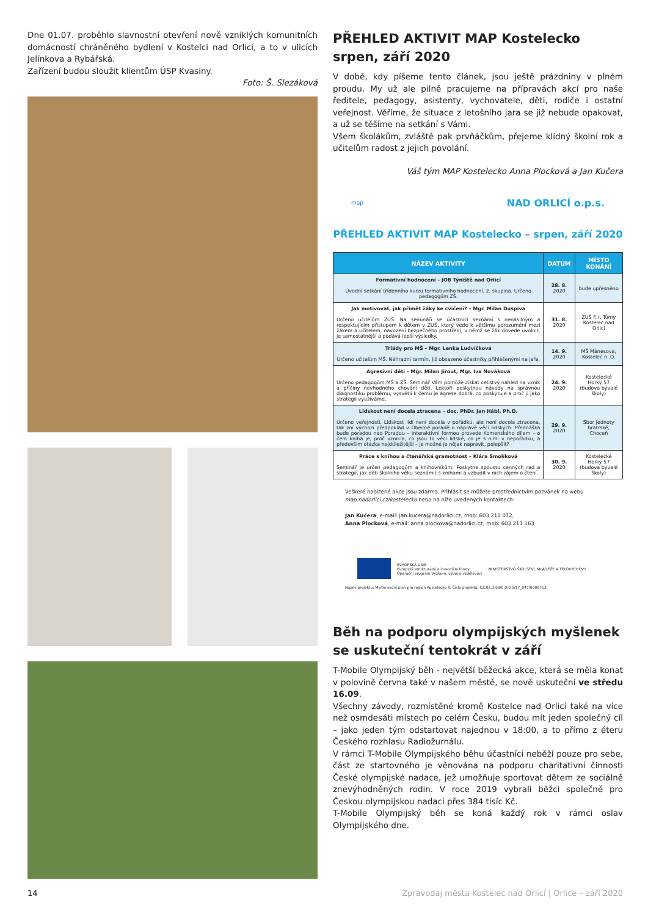Dne 01.07. proběhlo slavnostní otevření nově vzniklých komunitních domácností chráněného bydlení v Kostelci nad Orlicí, a to v ulicích Jelínkova a Rybářská.
Zařízení budou sloužit klientům ÚSP Kvasiny.
Foto: Š. Slezáková
PŘEHLED AKTIVIT MAP Kostelecko srpen, září 2020
V době, kdy píšeme tento článek, jsou ještě prázdniny v plném proudu. My už ale pilně pracujeme na přípravách akcí pro naše ředitele, pedagogy, asistenty, vychovatele, děti, rodiče i ostatní veřejnost. Věříme, že situace z letošního jara se již nebude opakovat, a už se těšíme na setkání s Vámi.
Všem školákům, zvláště pak prvňáčkům, přejeme klidný školní rok a učitelům radost z jejich povolání.
Váš tým MAP Kostelecko Anna Plocková a Jan Kučera
map NAD ORLICÍ o.p.s.
PŘEHLED AKTIVIT MAP Kostelecko – srpen, září 2020
| NÁZEV AKTIVITY | DATUM | MÍSTO KONÁNÍ |
| --- | --- | --- |
| Formativní hodnocení – JOB Týniště nad Orlicí Úvodní setkání třídenního kurzu formativního hodnocení. 2. skupina. Určeno pedagogům ZŠ. | 28. 8. 2020 | bude upřesněno |
| Jak motivovat, jak přimět žáky ke cvičení? – Mgr. Milan Duspiva Určeno učitelům ZUŠ. Na semináři se účastníci seznámí s nenásilným a respektujícím přístupem k dětem v ZUŠ, který vede k většímu porozumění mezi žákem a učitelem, navození bezpečného prostředí, v němž se žák dovede uvolnit, je samostatnější a podává lepší výsledky. | 31. 8. 2020 | ZUŠ F. I. Tůmy Kostelec nad Orlicí |
| Triády pro MŠ – Mgr. Lenka Ludvíčková Určeno učitelům MŠ. Náhradní termín. Již obsazeno účastníky přihlášenými na jaře. | 14. 9. 2020 | MŠ Mánesova, Kostelec n. O. |
| Agresivní děti – Mgr. Milan Jirout, Mgr. Iva Nováková Určeno pedagogům MŠ a ZŠ. Seminář Vám pomůže získat celistvý náhled na vznik a příčiny nevhodného chování dětí. Lektoři poskytnou návody na správnou diagnostiku problému, vysvětlí k čemu je agrese dobrá, co poskytuje a proč ji jako strategii využíváme. | 24. 9. 2020 | Kostelecké Horky 57 (budova bývalé školy) |
| Lidskost není docela ztracena – doc. PhDr. Jan Hábl, Ph.D. Určeno veřejnosti. Lidskost lidí není docela v pořádku, ale není docela ztracena, tak zní výchozí předpoklad v Obecné poradě o nápravě věcí lidských. Přednáška bude poradou nad Poradou – interaktivní formou provede Komenského dílem – o čem kniha je, proč vznikla, co jsou to věci lidské, co je s nimi v nepořádku, a především otázka nejdůležitější – je možné je nějak napravit, polepšit? | 29. 9. 2020 | Sbor Jednoty bratrské, Choceň |
| Práce s knihou a čtenářská gramotnost – Klára Smolíková Seminář je určen pedagogům a knihovníkům. Poskytne spoustu cenných rad a strategií, jak děti školního věku seznámit s knihami a vzbudit v nich zájem o čtení. | 30. 9. 2020 | Kostelecké Horky 57 (budova bývalé školy) |
Veškeré nabízené akce jsou zdarma. Přihlásit se můžete prostřednictvím pozvánek na webu map.nadorlici.cz/kostelecko nebo na níže uvedených kontaktech:
Jan Kučera, e-mail: jan.kucera@nadorlici.cz, mob: 603 211 072,
Anna Plocková, e-mail: anna.plockova@nadorlici.cz, mob: 603 211 163
EVROPSKÁ UNIE
Evropské strukturální a investiční fondy
Operační program Výzkum, vývoj a vzdělávání MINISTERSTVO ŠKOLSTVÍ, MLÁDEŽE A TĚLOVÝCHOVY
Název projektu: Místní akční plán pro region Kostelecko II. Číslo projektu: CZ.02.3.68/0.0/0.0/17_047/0009713
Běh na podporu olympijských myšlenek se uskuteční tentokrát v září
T-Mobile Olympijský běh - největší běžecká akce, která se měla konat v polovině června také v našem městě, se nově uskuteční ve středu 16.09.
Všechny závody, rozmístěné kromě Kostelce nad Orlicí také na více než osmdesáti místech po celém Česku, budou mít jeden společný cíl – jako jeden tým odstartovat najednou v 18:00, a to přímo z éteru Českého rozhlasu Radiožurnálu.
V rámci T-Mobile Olympijského běhu účastníci neběží pouze pro sebe, část ze startovného je věnována na podporu charitativní činnosti České olympijské nadace, jež umožňuje sportovat dětem ze sociálně znevýhodněných rodin. V roce 2019 vybrali běžci společně pro Českou olympijskou nadaci přes 384 tisíc Kč.
T-Mobile Olympijský běh se koná každý rok v rámci oslav Olympijského dne.
14
Zpravodaj města Kostelec nad Orlicí | Orlice – září 2020